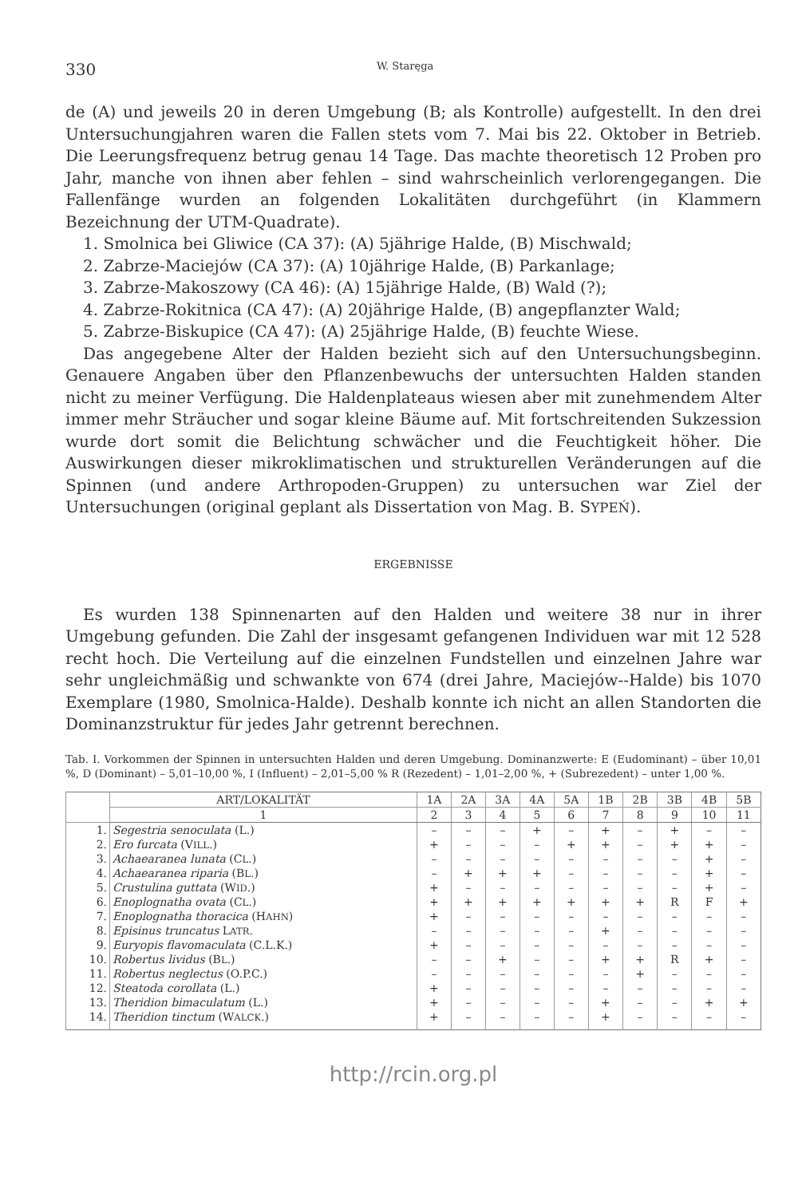330 W. Staręga
de (A) und jeweils 20 in deren Umgebung (B; als Kontrolle) aufgestellt. In den drei Untersuchungjahren waren die Fallen stets vom 7. Mai bis 22. Oktober in Betrieb. Die Leerungsfrequenz betrug genau 14 Tage. Das machte theoretisch 12 Proben pro Jahr, manche von ihnen aber fehlen – sind wahrscheinlich verlorengegangen. Die Fallenfänge wurden an folgenden Lokalitäten durchgeführt (in Klammern Bezeichnung der UTM-Quadrate).
1. Smolnica bei Gliwice (CA 37): (A) 5jährige Halde, (B) Mischwald;
2. Zabrze-Maciejów (CA 37): (A) 10jährige Halde, (B) Parkanlage;
3. Zabrze-Makoszowy (CA 46): (A) 15jährige Halde, (B) Wald (?);
4. Zabrze-Rokitnica (CA 47): (A) 20jährige Halde, (B) angepflanzter Wald;
5. Zabrze-Biskupice (CA 47): (A) 25jährige Halde, (B) feuchte Wiese.
Das angegebene Alter der Halden bezieht sich auf den Untersuchungsbeginn. Genauere Angaben über den Pflanzenbewuchs der untersuchten Halden standen nicht zu meiner Verfügung. Die Haldenplateaus wiesen aber mit zunehmendem Alter immer mehr Sträucher und sogar kleine Bäume auf. Mit fortschreitenden Sukzession wurde dort somit die Belichtung schwächer und die Feuchtigkeit höher. Die Auswirkungen dieser mikroklimatischen und strukturellen Veränderungen auf die Spinnen (und andere Arthropoden-Gruppen) zu untersuchen war Ziel der Untersuchungen (original geplant als Dissertation von Mag. B. SYPEŃ).
ERGEBNISSE
Es wurden 138 Spinnenarten auf den Halden und weitere 38 nur in ihrer Umgebung gefunden. Die Zahl der insgesamt gefangenen Individuen war mit 12 528 recht hoch. Die Verteilung auf die einzelnen Fundstellen und einzelnen Jahre war sehr ungleichmäßig und schwankte von 674 (drei Jahre, Maciejów--Halde) bis 1070 Exemplare (1980, Smolnica-Halde). Deshalb konnte ich nicht an allen Standorten die Dominanzstruktur für jedes Jahr getrennt berechnen.
Tab. I. Vorkommen der Spinnen in untersuchten Halden und deren Umgebung. Dominanzwerte: E (Eudominant) – über 10,01 %, D (Dominant) – 5,01–10,00 %, I (Influent) – 2,01–5,00 % R (Rezedent) – 1,01–2,00 %, + (Subrezedent) – unter 1,00 %.
| | ART/LOKALITÄT | 1A | 2A | 3A | 4A | 5A | 1B | 2B | 3B | 4B | 5B |
| --- | --- | --- | --- | --- | --- | --- | --- | --- | --- | --- | --- |
| | 1 | 2 | 3 | 4 | 5 | 6 | 7 | 8 | 9 | 10 | 11 |
| 1. | Segestria senoculata (L.) | – | – | – | + | – | + | – | + | – | – |
| 2. | Ero furcata (V ILL .) | + | – | – | – | + | + | – | + | + | – |
| 3. | Achaearanea lunata (C L .) | – | – | – | – | – | – | – | – | + | – |
| 4. | Achaearanea riparia (B L .) | – | + | + | + | – | – | – | – | + | – |
| 5. | Crustulina guttata (W ID .) | + | – | – | – | – | – | – | – | + | – |
| 6. | Enoplognatha ovata (C L .) | + | + | + | + | + | + | + | R | F | + |
| 7. | Enoplognatha thoracica (H AHN ) | + | – | – | – | – | – | – | – | – | – |
| 8. | Episinus truncatus L ATR . | – | – | – | – | – | + | – | – | – | – |
| 9. | Euryopis flavomaculata (C.L.K.) | + | – | – | – | – | – | – | – | – | – |
| 10. | Robertus lividus (B L .) | – | – | + | – | – | + | + | R | + | – |
| 11. | Robertus neglectus (O.P.C.) | – | – | – | – | – | – | + | – | – | – |
| 12. | Steatoda corollata (L.) | + | – | – | – | – | – | – | – | – | – |
| 13. | Theridion bimaculatum (L.) | + | – | – | – | – | + | – | – | + | + |
| 14. | Theridion tinctum (W ALCK .) | + | – | – | – | – | + | – | – | – | – |
http://rcin.org.pl